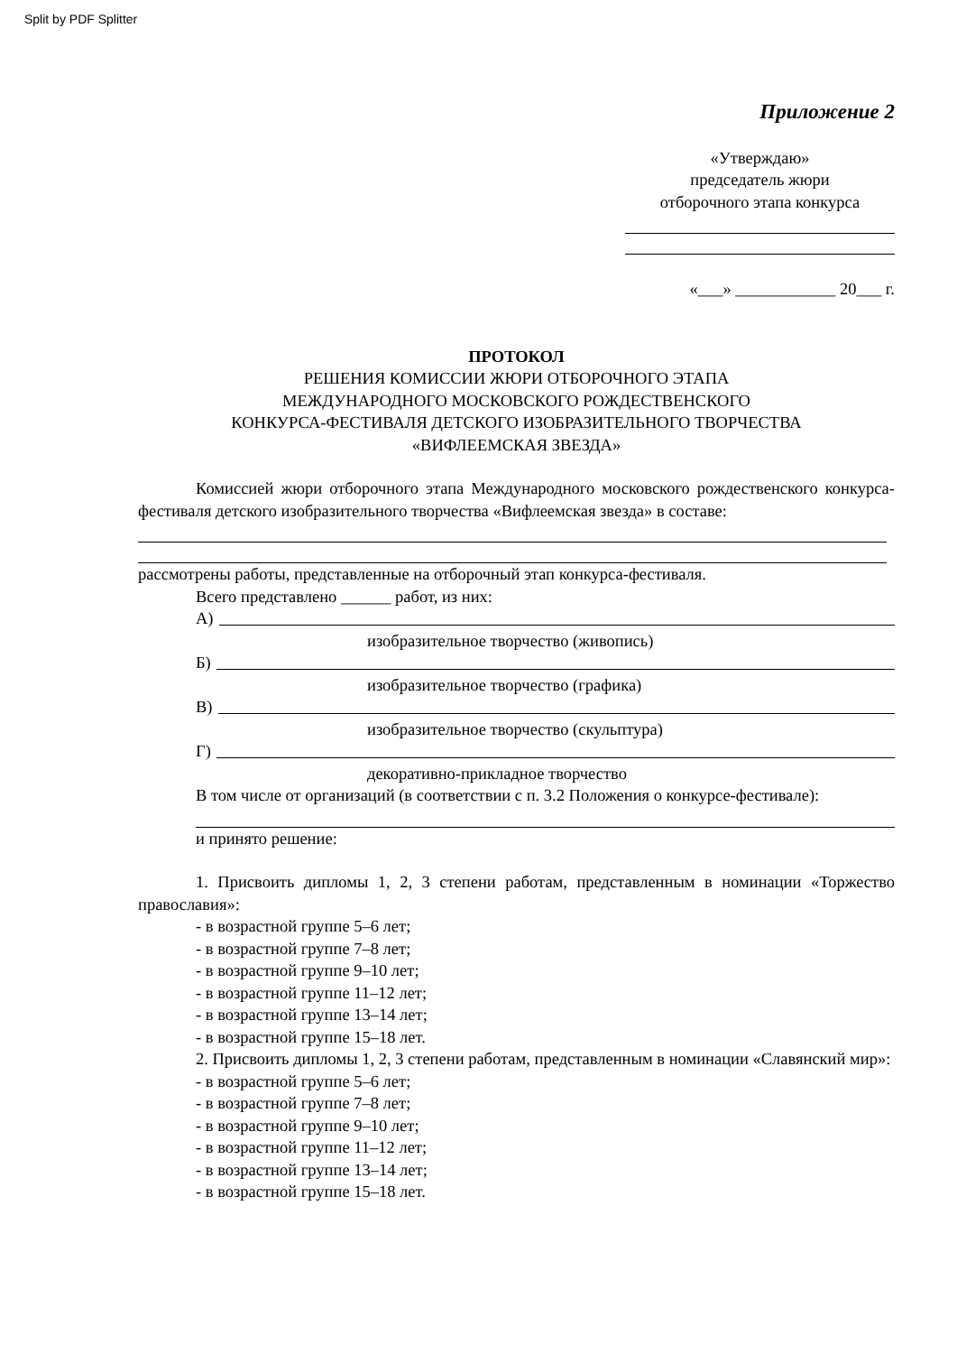Split by PDF Splitter
Приложение 2
«Утверждаю»
председатель жюри
отборочного этапа конкурса
«___» ____________ 20___ г.
ПРОТОКОЛ
РЕШЕНИЯ КОМИССИИ ЖЮРИ ОТБОРОЧНОГО ЭТАПА
МЕЖДУНАРОДНОГО МОСКОВСКОГО РОЖДЕСТВЕНСКОГО
КОНКУРСА-ФЕСТИВАЛЯ ДЕТСКОГО ИЗОБРАЗИТЕЛЬНОГО ТВОРЧЕСТВА
«ВИФЛЕЕМСКАЯ ЗВЕЗДА»
Комиссией жюри отборочного этапа Международного московского рождественского конкурса-фестиваля детского изобразительного творчества «Вифлеемская звезда» в составе:
рассмотрены работы, представленные на отборочный этап конкурса-фестиваля.
Всего представлено ______ работ, из них:
А)
изобразительное творчество (живопись)
Б)
изобразительное творчество (графика)
В)
изобразительное творчество (скульптура)
Г)
декоративно-прикладное творчество
В том числе от организаций (в соответствии с п. 3.2 Положения о конкурсе-фестивале):
и принято решение:
1. Присвоить дипломы 1, 2, 3 степени работам, представленным в номинации «Торжество православия»:
- в возрастной группе 5–6 лет;
- в возрастной группе 7–8 лет;
- в возрастной группе 9–10 лет;
- в возрастной группе 11–12 лет;
- в возрастной группе 13–14 лет;
- в возрастной группе 15–18 лет.
2. Присвоить дипломы 1, 2, 3 степени работам, представленным в номинации «Славянский мир»:
- в возрастной группе 5–6 лет;
- в возрастной группе 7–8 лет;
- в возрастной группе 9–10 лет;
- в возрастной группе 11–12 лет;
- в возрастной группе 13–14 лет;
- в возрастной группе 15–18 лет.